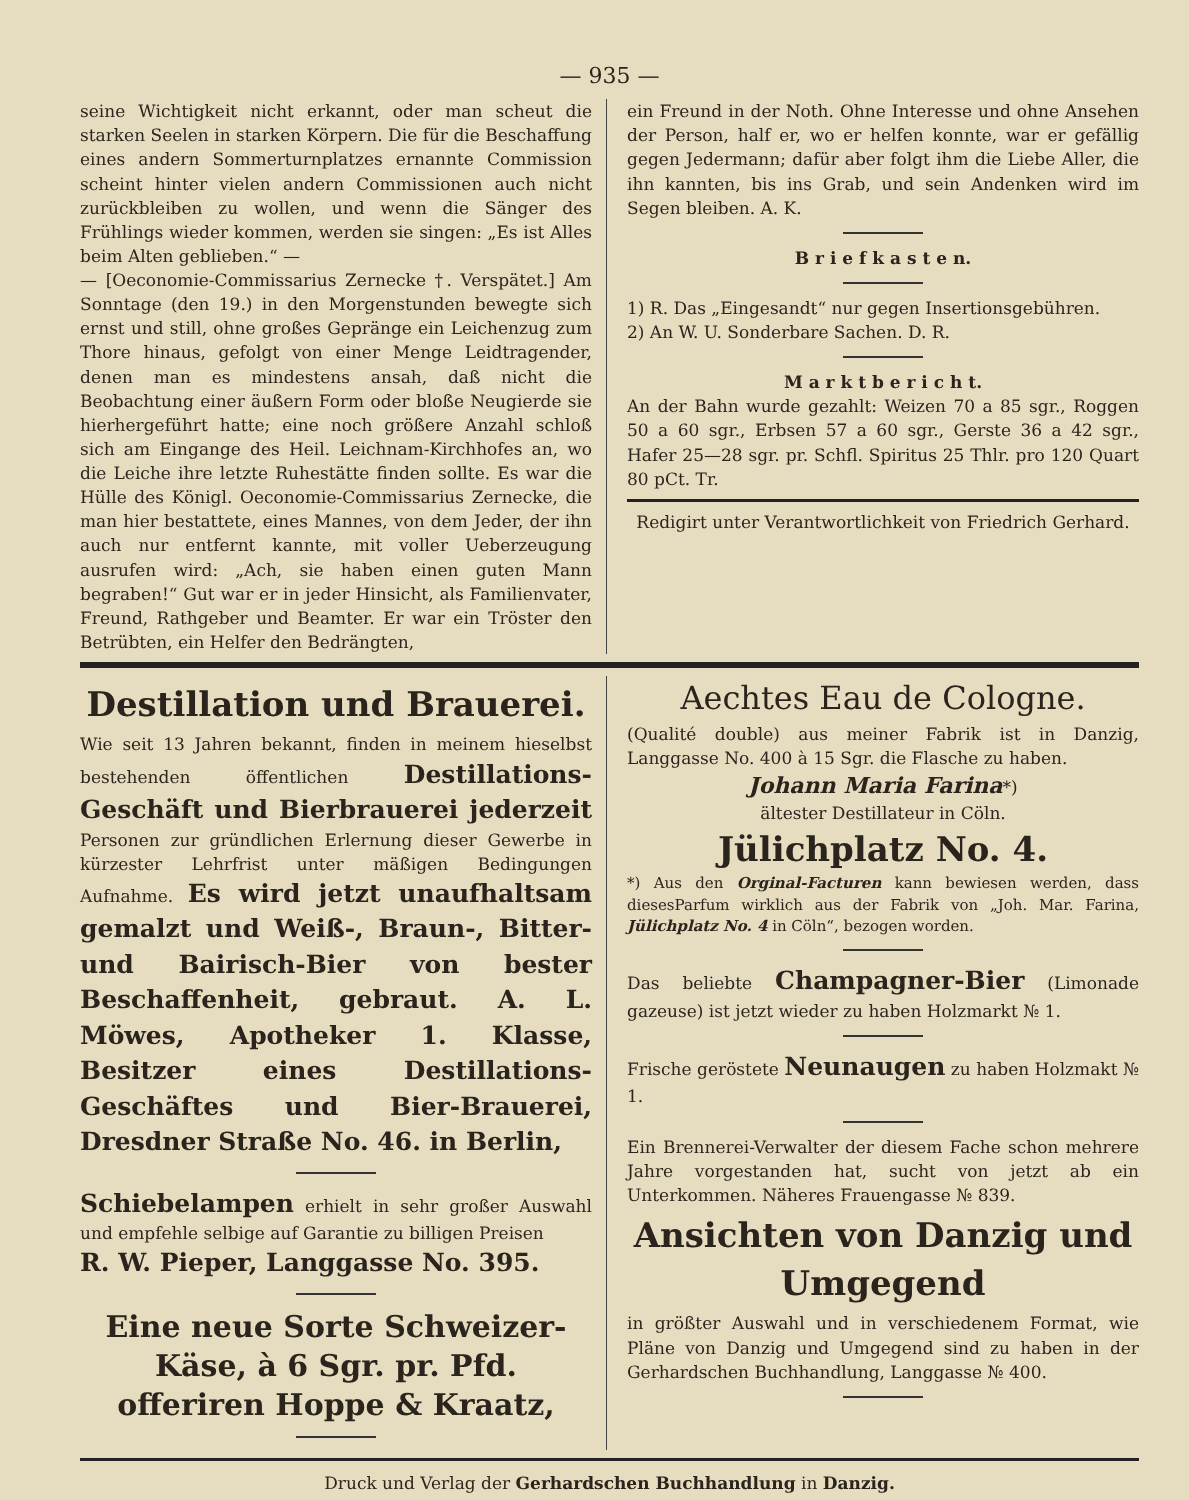— 935 —
seine Wichtigkeit nicht erkannt, oder man scheut die starken Seelen in starken Körpern. Die für die Beschaffung eines andern Sommerturnplatzes ernannte Commission scheint hinter vielen andern Commissionen auch nicht zurückbleiben zu wollen, und wenn die Sänger des Frühlings wieder kommen, werden sie singen: „Es ist Alles beim Alten geblieben.“ —
— [Oeconomie-Commissarius Zernecke †. Verspätet.] Am Sonntage (den 19.) in den Morgenstunden bewegte sich ernst und still, ohne großes Gepränge ein Leichenzug zum Thore hinaus, gefolgt von einer Menge Leidtragender, denen man es mindestens ansah, daß nicht die Beobachtung einer äußern Form oder bloße Neugierde sie hierhergeführt hatte; eine noch größere Anzahl schloß sich am Eingange des Heil. Leichnam-Kirchhofes an, wo die Leiche ihre letzte Ruhestätte finden sollte. Es war die Hülle des Königl. Oeconomie-Commissarius Zernecke, die man hier bestattete, eines Mannes, von dem Jeder, der ihn auch nur entfernt kannte, mit voller Ueberzeugung ausrufen wird: „Ach, sie haben einen guten Mann begraben!“ Gut war er in jeder Hinsicht, als Familienvater, Freund, Rathgeber und Beamter. Er war ein Tröster den Betrübten, ein Helfer den Bedrängten,
ein Freund in der Noth. Ohne Interesse und ohne Ansehen der Person, half er, wo er helfen konnte, war er gefällig gegen Jedermann; dafür aber folgt ihm die Liebe Aller, die ihn kannten, bis ins Grab, und sein Andenken wird im Segen bleiben. A. K.
B r i e f k a s t e n.
1) R. Das „Eingesandt“ nur gegen Insertionsgebühren.
2) An W. U. Sonderbare Sachen. D. R.
M a r k t b e r i c h t.
An der Bahn wurde gezahlt: Weizen 70 a 85 sgr., Roggen 50 a 60 sgr., Erbsen 57 a 60 sgr., Gerste 36 a 42 sgr., Hafer 25—28 sgr. pr. Schfl. Spiritus 25 Thlr. pro 120 Quart 80 pCt. Tr.
Redigirt unter Verantwortlichkeit von Friedrich Gerhard.
Destillation und Brauerei.
Wie seit 13 Jahren bekannt, finden in meinem hieselbst bestehenden öffentlichen Destillations-Geschäft und Bierbrauerei jederzeit Personen zur gründlichen Erlernung dieser Gewerbe in kürzester Lehrfrist unter mäßigen Bedingungen Aufnahme. Es wird jetzt unaufhaltsam gemalzt und Weiß-, Braun-, Bitter- und Bairisch-Bier von bester Beschaffenheit, gebraut. A. L. Möwes, Apotheker 1. Klasse, Besitzer eines Destillations-Geschäftes und Bier-Brauerei, Dresdner Straße No. 46. in Berlin,
Schiebelampen erhielt in sehr großer Auswahl und empfehle selbige auf Garantie zu billigen Preisen
R. W. Pieper, Langgasse No. 395.
Eine neue Sorte Schweizer-Käse, à 6 Sgr. pr. Pfd. offeriren Hoppe & Kraatz,
Aechtes Eau de Cologne.
(Qualité double) aus meiner Fabrik ist in Danzig, Langgasse No. 400 à 15 Sgr. die Flasche zu haben.
Johann Maria Farina*)
ältester Destillateur in Cöln.
Jülichplatz No. 4.
*) Aus den Orginal-Facturen kann bewiesen werden, dass diesesParfum wirklich aus der Fabrik von „Joh. Mar. Farina, Jülichplatz No. 4 in Cöln“, bezogen worden.
Das beliebte Champagner-Bier (Limonade gazeuse) ist jetzt wieder zu haben Holzmarkt № 1.
Frische geröstete Neunaugen zu haben Holzmakt № 1.
Ein Brennerei-Verwalter der diesem Fache schon mehrere Jahre vorgestanden hat, sucht von jetzt ab ein Unterkommen. Näheres Frauengasse № 839.
Ansichten von Danzig und Umgegend
in größter Auswahl und in verschiedenem Format, wie Pläne von Danzig und Umgegend sind zu haben in der Gerhardschen Buchhandlung, Langgasse № 400.
Druck und Verlag der Gerhardschen Buchhandlung in Danzig.